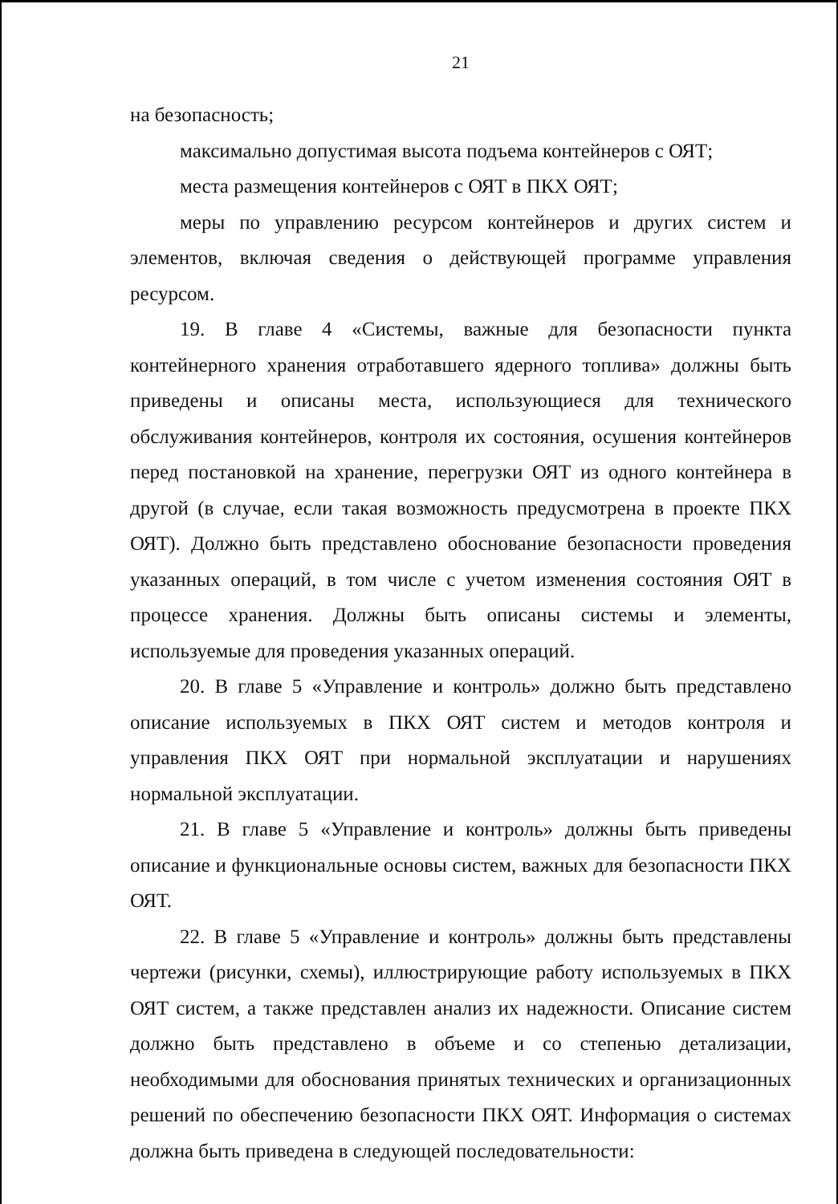21
на безопасность;
максимально допустимая высота подъема контейнеров с ОЯТ;
места размещения контейнеров с ОЯТ в ПКХ ОЯТ;
меры по управлению ресурсом контейнеров и других систем и элементов, включая сведения о действующей программе управления ресурсом.
19. В главе 4 «Системы, важные для безопасности пункта контейнерного хранения отработавшего ядерного топлива» должны быть приведены и описаны места, использующиеся для технического обслуживания контейнеров, контроля их состояния, осушения контейнеров перед постановкой на хранение, перегрузки ОЯТ из одного контейнера в другой (в случае, если такая возможность предусмотрена в проекте ПКХ ОЯТ). Должно быть представлено обоснование безопасности проведения указанных операций, в том числе с учетом изменения состояния ОЯТ в процессе хранения. Должны быть описаны системы и элементы, используемые для проведения указанных операций.
20. В главе 5 «Управление и контроль» должно быть представлено описание используемых в ПКХ ОЯТ систем и методов контроля и управления ПКХ ОЯТ при нормальной эксплуатации и нарушениях нормальной эксплуатации.
21. В главе 5 «Управление и контроль» должны быть приведены описание и функциональные основы систем, важных для безопасности ПКХ ОЯТ.
22. В главе 5 «Управление и контроль» должны быть представлены чертежи (рисунки, схемы), иллюстрирующие работу используемых в ПКХ ОЯТ систем, а также представлен анализ их надежности. Описание систем должно быть представлено в объеме и со степенью детализации, необходимыми для обоснования принятых технических и организационных решений по обеспечению безопасности ПКХ ОЯТ. Информация о системах должна быть приведена в следующей последовательности: